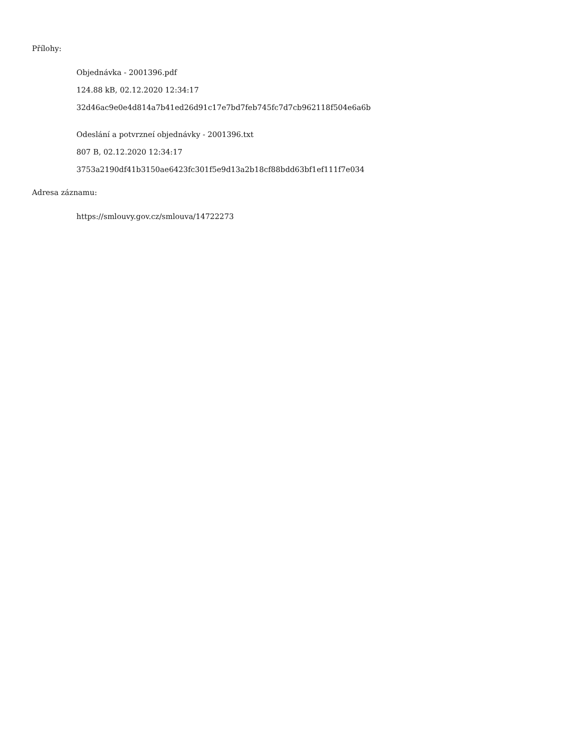Přílohy:
Objednávka - 2001396.pdf
124.88 kB, 02.12.2020 12:34:17
32d46ac9e0e4d814a7b41ed26d91c17e7bd7feb745fc7d7cb962118f504e6a6b
Odeslání a potvrznеí objednávky - 2001396.txt
807 B, 02.12.2020 12:34:17
3753a2190df41b3150ae6423fc301f5e9d13a2b18cf88bdd63bf1ef111f7e034
Adresa záznamu:
https://smlouvy.gov.cz/smlouva/14722273